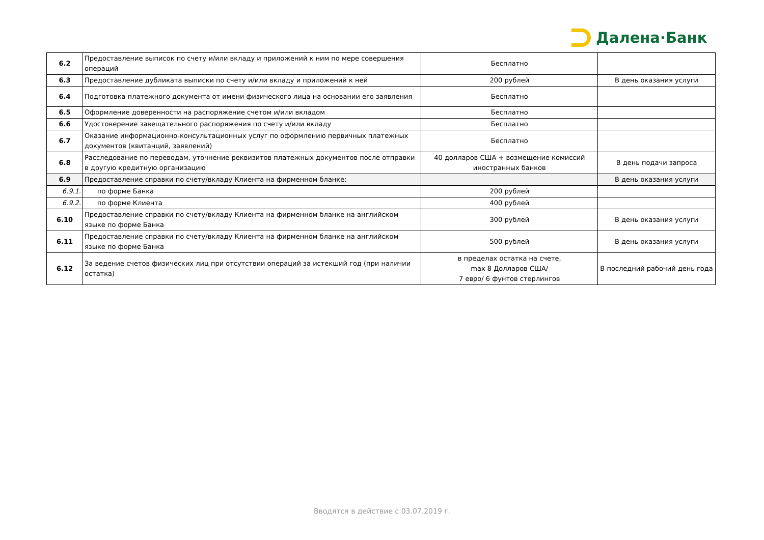Далена·Банк
| 6.2 | Предоставление выписок по счету и/или вкладу и приложений к ним по мере совершения операций | Бесплатно | |
| 6.3 | Предоставление дубликата выписки по счету и/или вкладу и приложений к ней | 200 рублей | В день оказания услуги |
| 6.4 | Подготовка платежного документа от имени физического лица на основании его заявления | Бесплатно | |
| 6.5 | Оформление доверенности на распоряжение счетом и/или вкладом | Бесплатно | |
| 6.6 | Удостоверение завещательного распоряжения по счету и/или вкладу | Бесплатно | |
| 6.7 | Оказание информационно-консультационных услуг по оформлению первичных платежных документов (квитанций, заявлений) | Бесплатно | |
| 6.8 | Расследование по переводам, уточнение реквизитов платежных документов после отправки в другую кредитную организацию | 40 долларов США + возмещение комиссий иностранных банков | В день подачи запроса |
| 6.9 | Предоставление справки по счету/вкладу Клиента на фирменном бланке: | | В день оказания услуги |
| 6.9.1. | по форме Банка | 200 рублей | |
| 6.9.2. | по форме Клиента | 400 рублей | |
| 6.10 | Предоставление справки по счету/вкладу Клиента на фирменном бланке на английском языке по форме Банка | 300 рублей | В день оказания услуги |
| 6.11 | Предоставление справки по счету/вкладу Клиента на фирменном бланке на английском языке по форме Банка | 500 рублей | В день оказания услуги |
| 6.12 | За ведение счетов физических лиц при отсутствии операций за истекший год (при наличии остатка) | в пределах остатка на счете, max 8 Долларов США/ 7 евро/ 6 фунтов стерлингов | В последний рабочий день года |
Вводятся в действие с 03.07.2019 г.